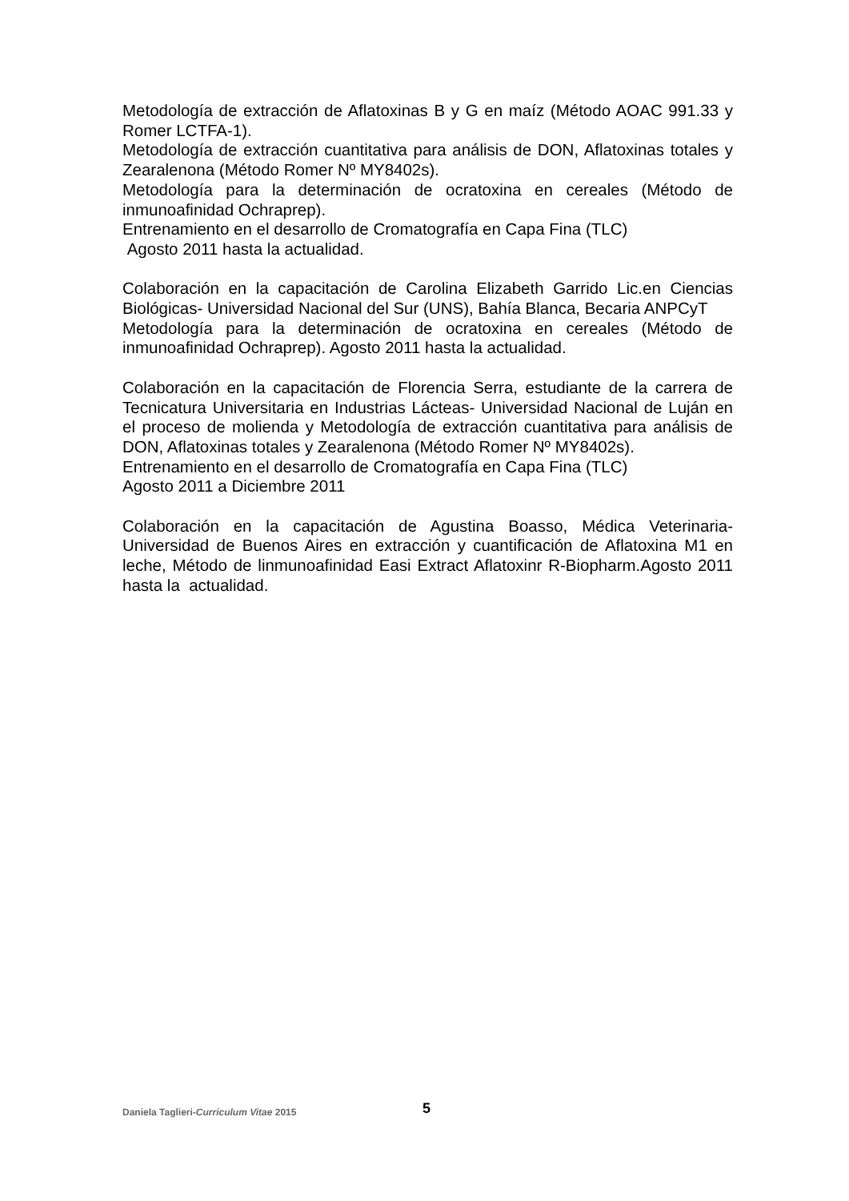Metodología de extracción de Aflatoxinas B y G en maíz (Método AOAC 991.33 y Romer LCTFA-1).
Metodología de extracción cuantitativa para análisis de DON, Aflatoxinas totales y Zearalenona (Método Romer Nº MY8402s).
Metodología para la determinación de ocratoxina en cereales (Método de inmunoafinidad Ochraprep).
Entrenamiento en el desarrollo de Cromatografía en Capa Fina (TLC)
Agosto 2011 hasta la actualidad.
Colaboración en la capacitación de Carolina Elizabeth Garrido Lic.en Ciencias Biológicas- Universidad Nacional del Sur (UNS), Bahía Blanca, Becaria ANPCyT
Metodología para la determinación de ocratoxina en cereales (Método de inmunoafinidad Ochraprep). Agosto 2011 hasta la actualidad.
Colaboración en la capacitación de Florencia Serra, estudiante de la carrera de Tecnicatura Universitaria en Industrias Lácteas- Universidad Nacional de Luján en el proceso de molienda y Metodología de extracción cuantitativa para análisis de DON, Aflatoxinas totales y Zearalenona (Método Romer Nº MY8402s).
Entrenamiento en el desarrollo de Cromatografía en Capa Fina (TLC)
Agosto 2011 a Diciembre 2011
Colaboración en la capacitación de Agustina Boasso, Médica Veterinaria- Universidad de Buenos Aires en extracción y cuantificación de Aflatoxina M1 en leche, Método de linmunoafinidad Easi Extract Aflatoxinr R-Biopharm.Agosto 2011 hasta la actualidad.
Daniela Taglieri-Curriculum Vitae 2015 5